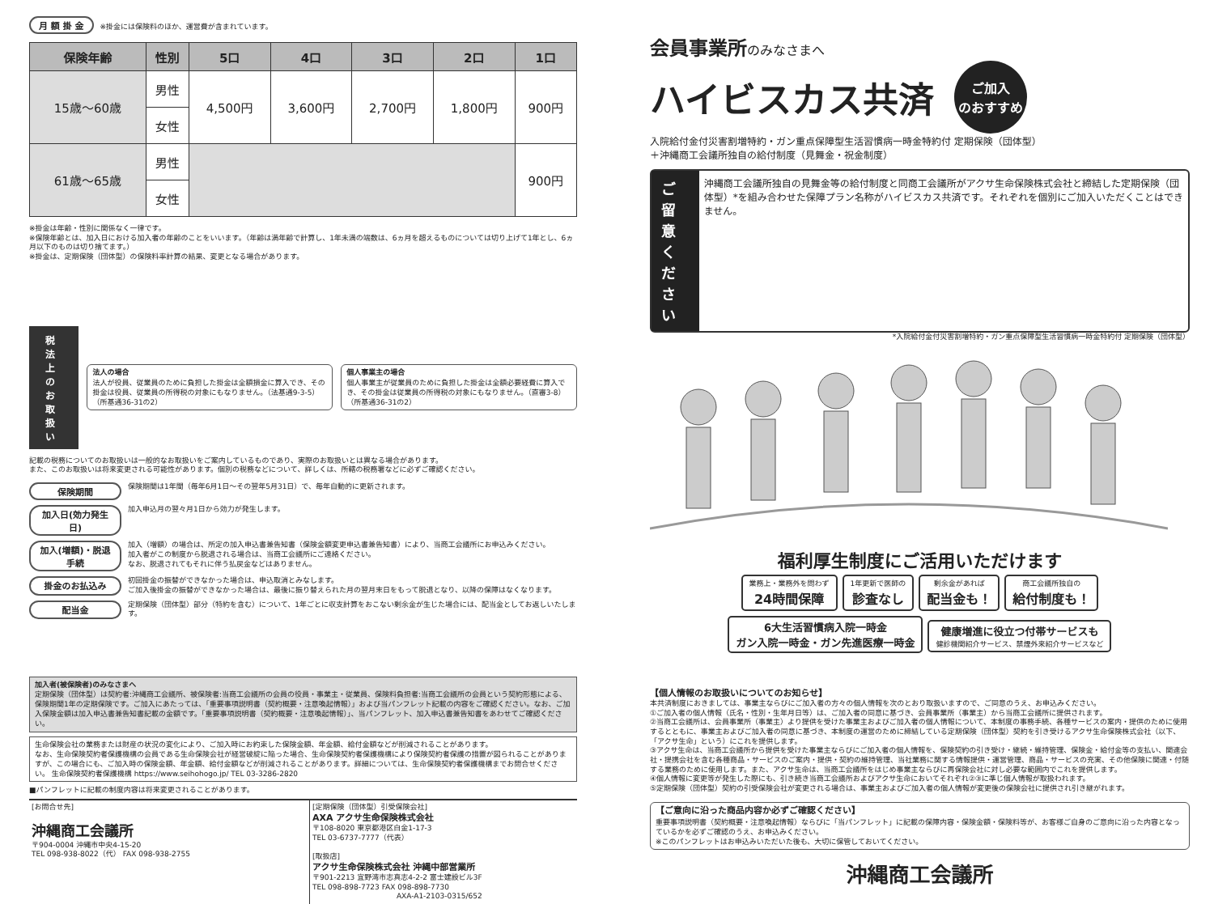月 額 掛 金 ※掛金には保険料のほか、運営費が含まれています。
| 保険年齢 | 性別 | 5口 | 4口 | 3口 | 2口 | 1口 |
| --- | --- | --- | --- | --- | --- | --- |
| 15歳〜60歳 | 男性 | 4,500円 | 3,600円 | 2,700円 | 1,800円 | 900円 |
| | 女性 | | | | | |
| 61歳〜65歳 | 男性 | | | | | 900円 |
| | 女性 | | | | | |
※掛金は年齢・性別に関係なく一律です。
※保険年齢とは、加入日における加入者の年齢のことをいいます。（年齢は満年齢で計算し、1年未満の端数は、6ヵ月を超えるものについては切り上げて1年とし、6ヵ月以下のものは切り捨てます。）
※掛金は、定期保険（団体型）の保険料率計算の結果、変更となる場合があります。
税法上の
お取扱い
法人の場合
法人が役員、従業員のために負担した掛金は全額損金に算入でき、その掛金は役員、従業員の所得税の対象にもなりません。（法基通9-3-5）（所基通36-31の2）
個人事業主の場合
個人事業主が従業員のために負担した掛金は全額必要経費に算入でき、その掛金は従業員の所得税の対象にもなりません。（直審3-8）（所基通36-31の2）
記載の税務についてのお取扱いは一般的なお取扱いをご案内しているものであり、実際のお取扱いとは異なる場合があります。
また、このお取扱いは将来変更される可能性があります。個別の税務などについて、詳しくは、所轄の税務署などに必ずご確認ください。
保険期間 保険期間は1年間（毎年6月1日〜その翌年5月31日）で、毎年自動的に更新されます。
加入日(効力発生日) 加入申込月の翌々月1日から効力が発生します。
加入(増額)・脱退手続 加入（増額）の場合は、所定の加入申込書兼告知書（保険金額変更申込書兼告知書）により、当商工会議所にお申込みください。
加入者がこの制度から脱退される場合は、当商工会議所にご連絡ください。
なお、脱退されてもそれに伴う払戻金などはありません。
掛金のお払込み 初回掛金の振替ができなかった場合は、申込取消とみなします。
ご加入後掛金の振替ができなかった場合は、最後に振り替えられた月の翌月末日をもって脱退となり、以降の保障はなくなります。
配当金 定期保険（団体型）部分（特約を含む）について、1年ごとに収支計算をおこない剰余金が生じた場合には、配当金としてお返しいたします。
加入者(被保険者)のみなさまへ
定期保険（団体型）は契約者:沖縄商工会議所、被保険者:当商工会議所の会員の役員・事業主・従業員、保険料負担者:当商工会議所の会員という契約形態による、保険期間1年の定期保険です。ご加入にあたっては、「重要事項説明書（契約概要・注意喚起情報）」および当パンフレット記載の内容をご確認ください。なお、ご加入保険金額は加入申込書兼告知書記載の金額です。「重要事項説明書（契約概要・注意喚起情報）」、当パンフレット、加入申込書兼告知書をあわせてご確認ください。
生命保険会社の業務または財産の状況の変化により、ご加入時にお約束した保険金額、年金額、給付金額などが削減されることがあります。
なお、生命保険契約者保護機構の会員である生命保険会社が経営破綻に陥った場合、生命保険契約者保護機構により保険契約者保護の措置が図られることがありますが、この場合にも、ご加入時の保険金額、年金額、給付金額などが削減されることがあります。詳細については、生命保険契約者保護機構までお問合せください。 生命保険契約者保護機構 https://www.seihohogo.jp/ TEL 03-3286-2820
■パンフレットに記載の制度内容は将来変更されることがあります。
[お問合せ先]
沖縄商工会議所
〒904-0004 沖縄市中央4-15-20
TEL 098-938-8022（代） FAX 098-938-2755
[定期保険（団体型）引受保険会社]
AXA アクサ生命保険株式会社
〒108-8020 東京都港区白金1-17-3
TEL 03-6737-7777（代表）
[取扱店]
アクサ生命保険株式会社 沖縄中部営業所
〒901-2213 宜野湾市志真志4-2-2 富士建設ビル3F
TEL 098-898-7723 FAX 098-898-7730
AXA-A1-2103-0315/652
会員事業所のみなさまへ
ハイビスカス共済
ご加入
のおすすめ
入院給付金付災害割増特約・ガン重点保障型生活習慣病一時金特約付 定期保険（団体型）
＋沖縄商工会議所独自の給付制度（見舞金・祝金制度）
ご留意
ください
沖縄商工会議所独自の見舞金等の給付制度と同商工会議所がアクサ生命保険株式会社と締結した定期保険（団体型）*を組み合わせた保障プラン名称がハイビスカス共済です。それぞれを個別にご加入いただくことはできません。
*入院給付金付災害割増特約・ガン重点保障型生活習慣病一時金特約付 定期保険（団体型）
福利厚生制度にご活用いただけます
業務上・業務外を問わず 24時間保障 1年更新で医師の 診査なし 剰余金があれば 配当金も！ 商工会議所独自の 給付制度も！
6大生活習慣病入院一時金
ガン入院一時金・ガン先進医療一時金 健康増進に役立つ付帯サービスも 健診機関紹介サービス、禁煙外来紹介サービスなど
【個人情報のお取扱いについてのお知らせ】
本共済制度におきましては、事業主ならびにご加入者の方々の個人情報を次のとおり取扱いますので、ご同意のうえ、お申込みください。
①ご加入者の個人情報（氏名・性別・生年月日等）は、ご加入者の同意に基づき、会員事業所（事業主）から当商工会議所に提供されます。
②当商工会議所は、会員事業所（事業主）より提供を受けた事業主およびご加入者の個人情報について、本制度の事務手続、各種サービスの案内・提供のために使用するとともに、事業主およびご加入者の同意に基づき、本制度の運営のために締結している定期保険（団体型）契約を引き受けるアクサ生命保険株式会社（以下、「アクサ生命」という）にこれを提供します。
③アクサ生命は、当商工会議所から提供を受けた事業主ならびにご加入者の個人情報を、保険契約の引き受け・継続・維持管理、保険金・給付金等の支払い、関連会社・提携会社を含む各種商品・サービスのご案内・提供・契約の維持管理、当社業務に関する情報提供・運営管理、商品・サービスの充実、その他保険に関連・付随する業務のために使用します。また、アクサ生命は、当商工会議所をはじめ事業主ならびに再保険会社に対し必要な範囲内でこれを提供します。
④個人情報に変更等が発生した際にも、引き続き当商工会議所およびアクサ生命においてそれぞれ②③に準じ個人情報が取扱われます。
⑤定期保険（団体型）契約の引受保険会社が変更される場合は、事業主およびご加入者の個人情報が変更後の保険会社に提供され引き継がれます。
【ご意向に沿った商品内容か必ずご確認ください】
重要事項説明書（契約概要・注意喚起情報）ならびに「当パンフレット」に記載の保障内容・保険金額・保険料等が、お客様ご自身のご意向に沿った内容となっているかを必ずご確認のうえ、お申込みください。
※このパンフレットはお申込みいただいた後も、大切に保管しておいてください。
沖縄商工会議所